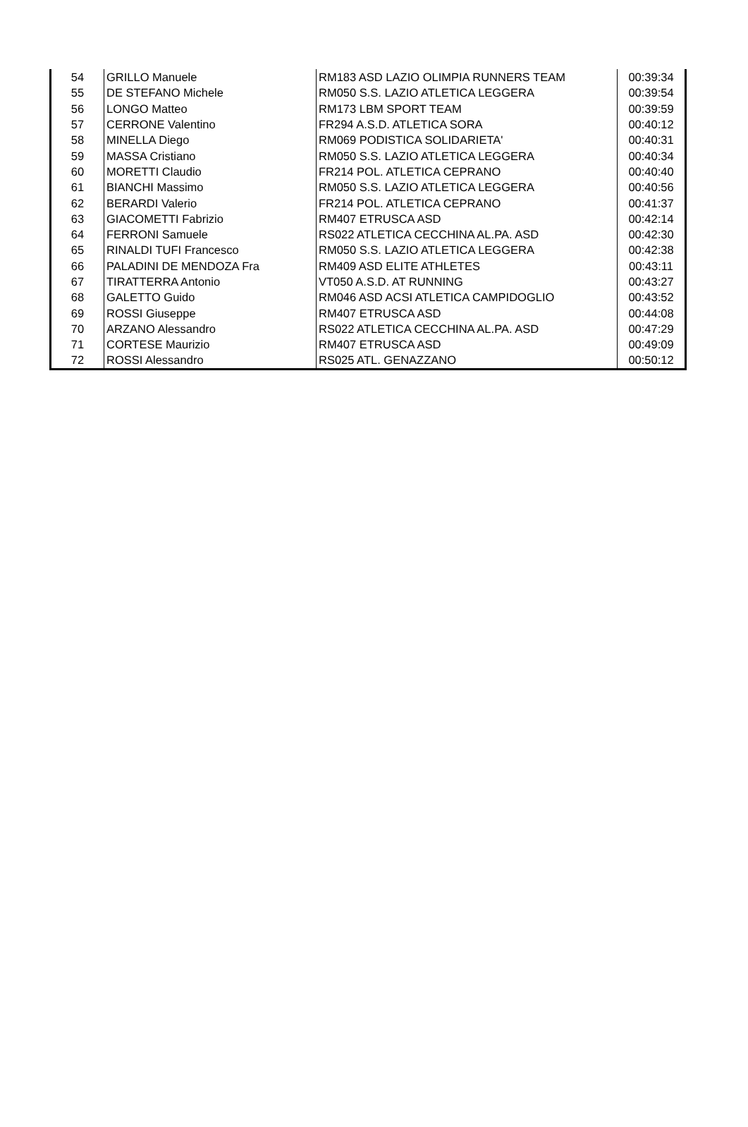| 54 | GRILLO Manuele | RM183 ASD LAZIO OLIMPIA RUNNERS TEAM | 00:39:34 |
| 55 | DE STEFANO Michele | RM050 S.S. LAZIO ATLETICA LEGGERA | 00:39:54 |
| 56 | LONGO Matteo | RM173 LBM SPORT TEAM | 00:39:59 |
| 57 | CERRONE Valentino | FR294 A.S.D. ATLETICA SORA | 00:40:12 |
| 58 | MINELLA Diego | RM069 PODISTICA SOLIDARIETA' | 00:40:31 |
| 59 | MASSA Cristiano | RM050 S.S. LAZIO ATLETICA LEGGERA | 00:40:34 |
| 60 | MORETTI Claudio | FR214 POL. ATLETICA CEPRANO | 00:40:40 |
| 61 | BIANCHI Massimo | RM050 S.S. LAZIO ATLETICA LEGGERA | 00:40:56 |
| 62 | BERARDI Valerio | FR214 POL. ATLETICA CEPRANO | 00:41:37 |
| 63 | GIACOMETTI Fabrizio | RM407 ETRUSCA ASD | 00:42:14 |
| 64 | FERRONI Samuele | RS022 ATLETICA CECCHINA AL.PA. ASD | 00:42:30 |
| 65 | RINALDI TUFI Francesco | RM050 S.S. LAZIO ATLETICA LEGGERA | 00:42:38 |
| 66 | PALADINI DE MENDOZA Fra | RM409 ASD ELITE ATHLETES | 00:43:11 |
| 67 | TIRATTERRA Antonio | VT050 A.S.D. AT RUNNING | 00:43:27 |
| 68 | GALETTO Guido | RM046 ASD ACSI ATLETICA CAMPIDOGLIO | 00:43:52 |
| 69 | ROSSI Giuseppe | RM407 ETRUSCA ASD | 00:44:08 |
| 70 | ARZANO Alessandro | RS022 ATLETICA CECCHINA AL.PA. ASD | 00:47:29 |
| 71 | CORTESE Maurizio | RM407 ETRUSCA ASD | 00:49:09 |
| 72 | ROSSI Alessandro | RS025 ATL. GENAZZANO | 00:50:12 |